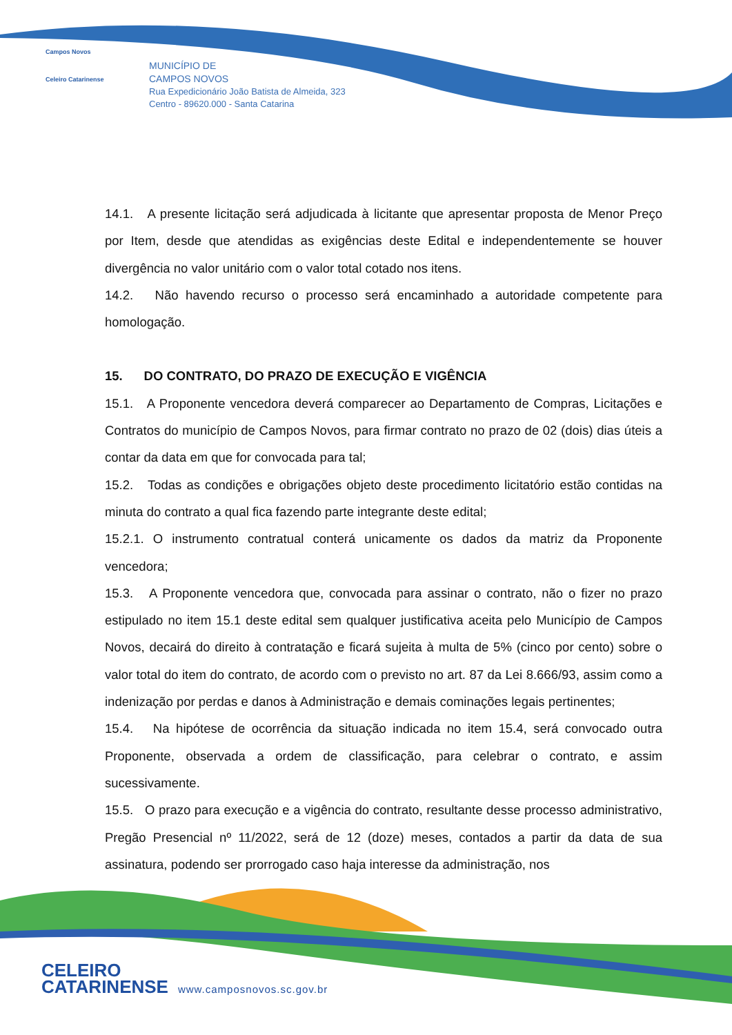Campos Novos
Celeiro Catarinense
MUNICÍPIO DE
CAMPOS NOVOS
Rua Expedicionário João Batista de Almeida, 323
Centro - 89620.000 - Santa Catarina
14.1. A presente licitação será adjudicada à licitante que apresentar proposta de Menor Preço por Item, desde que atendidas as exigências deste Edital e independentemente se houver divergência no valor unitário com o valor total cotado nos itens.
14.2. Não havendo recurso o processo será encaminhado a autoridade competente para homologação.
15. DO CONTRATO, DO PRAZO DE EXECUÇÃO E VIGÊNCIA
15.1. A Proponente vencedora deverá comparecer ao Departamento de Compras, Licitações e Contratos do município de Campos Novos, para firmar contrato no prazo de 02 (dois) dias úteis a contar da data em que for convocada para tal;
15.2. Todas as condições e obrigações objeto deste procedimento licitatório estão contidas na minuta do contrato a qual fica fazendo parte integrante deste edital;
15.2.1. O instrumento contratual conterá unicamente os dados da matriz da Proponente vencedora;
15.3. A Proponente vencedora que, convocada para assinar o contrato, não o fizer no prazo estipulado no item 15.1 deste edital sem qualquer justificativa aceita pelo Município de Campos Novos, decairá do direito à contratação e ficará sujeita à multa de 5% (cinco por cento) sobre o valor total do item do contrato, de acordo com o previsto no art. 87 da Lei 8.666/93, assim como a indenização por perdas e danos à Administração e demais cominações legais pertinentes;
15.4. Na hipótese de ocorrência da situação indicada no item 15.4, será convocado outra Proponente, observada a ordem de classificação, para celebrar o contrato, e assim sucessivamente.
15.5. O prazo para execução e a vigência do contrato, resultante desse processo administrativo, Pregão Presencial nº 11/2022, será de 12 (doze) meses, contados a partir da data de sua assinatura, podendo ser prorrogado caso haja interesse da administração, nos
CELEIRO
CATARINENSE
www.camposnovos.sc.gov.br